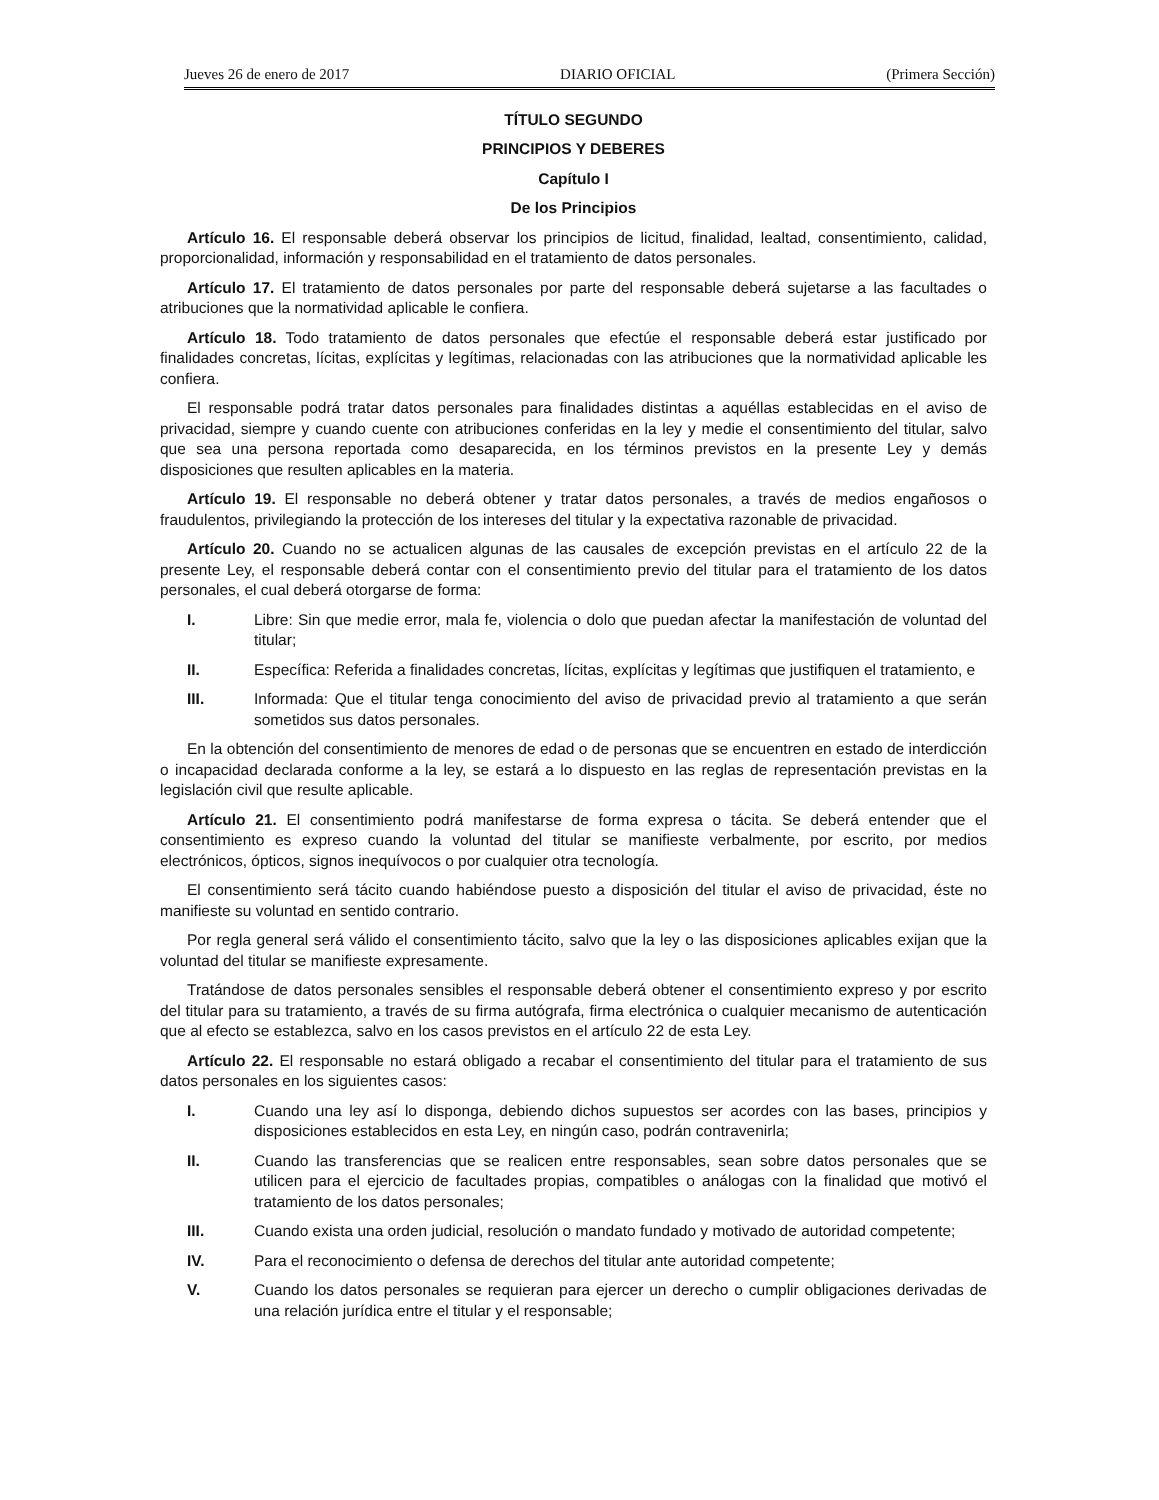Jueves 26 de enero de 2017 DIARIO OFICIAL (Primera Sección)
TÍTULO SEGUNDO
PRINCIPIOS Y DEBERES
Capítulo I
De los Principios
Artículo 16. El responsable deberá observar los principios de licitud, finalidad, lealtad, consentimiento, calidad, proporcionalidad, información y responsabilidad en el tratamiento de datos personales.
Artículo 17. El tratamiento de datos personales por parte del responsable deberá sujetarse a las facultades o atribuciones que la normatividad aplicable le confiera.
Artículo 18. Todo tratamiento de datos personales que efectúe el responsable deberá estar justificado por finalidades concretas, lícitas, explícitas y legítimas, relacionadas con las atribuciones que la normatividad aplicable les confiera.
El responsable podrá tratar datos personales para finalidades distintas a aquéllas establecidas en el aviso de privacidad, siempre y cuando cuente con atribuciones conferidas en la ley y medie el consentimiento del titular, salvo que sea una persona reportada como desaparecida, en los términos previstos en la presente Ley y demás disposiciones que resulten aplicables en la materia.
Artículo 19. El responsable no deberá obtener y tratar datos personales, a través de medios engañosos o fraudulentos, privilegiando la protección de los intereses del titular y la expectativa razonable de privacidad.
Artículo 20. Cuando no se actualicen algunas de las causales de excepción previstas en el artículo 22 de la presente Ley, el responsable deberá contar con el consentimiento previo del titular para el tratamiento de los datos personales, el cual deberá otorgarse de forma:
I. Libre: Sin que medie error, mala fe, violencia o dolo que puedan afectar la manifestación de voluntad del titular;
II. Específica: Referida a finalidades concretas, lícitas, explícitas y legítimas que justifiquen el tratamiento, e
III. Informada: Que el titular tenga conocimiento del aviso de privacidad previo al tratamiento a que serán sometidos sus datos personales.
En la obtención del consentimiento de menores de edad o de personas que se encuentren en estado de interdicción o incapacidad declarada conforme a la ley, se estará a lo dispuesto en las reglas de representación previstas en la legislación civil que resulte aplicable.
Artículo 21. El consentimiento podrá manifestarse de forma expresa o tácita. Se deberá entender que el consentimiento es expreso cuando la voluntad del titular se manifieste verbalmente, por escrito, por medios electrónicos, ópticos, signos inequívocos o por cualquier otra tecnología.
El consentimiento será tácito cuando habiéndose puesto a disposición del titular el aviso de privacidad, éste no manifieste su voluntad en sentido contrario.
Por regla general será válido el consentimiento tácito, salvo que la ley o las disposiciones aplicables exijan que la voluntad del titular se manifieste expresamente.
Tratándose de datos personales sensibles el responsable deberá obtener el consentimiento expreso y por escrito del titular para su tratamiento, a través de su firma autógrafa, firma electrónica o cualquier mecanismo de autenticación que al efecto se establezca, salvo en los casos previstos en el artículo 22 de esta Ley.
Artículo 22. El responsable no estará obligado a recabar el consentimiento del titular para el tratamiento de sus datos personales en los siguientes casos:
I. Cuando una ley así lo disponga, debiendo dichos supuestos ser acordes con las bases, principios y disposiciones establecidos en esta Ley, en ningún caso, podrán contravenirla;
II. Cuando las transferencias que se realicen entre responsables, sean sobre datos personales que se utilicen para el ejercicio de facultades propias, compatibles o análogas con la finalidad que motivó el tratamiento de los datos personales;
III. Cuando exista una orden judicial, resolución o mandato fundado y motivado de autoridad competente;
IV. Para el reconocimiento o defensa de derechos del titular ante autoridad competente;
V. Cuando los datos personales se requieran para ejercer un derecho o cumplir obligaciones derivadas de una relación jurídica entre el titular y el responsable;